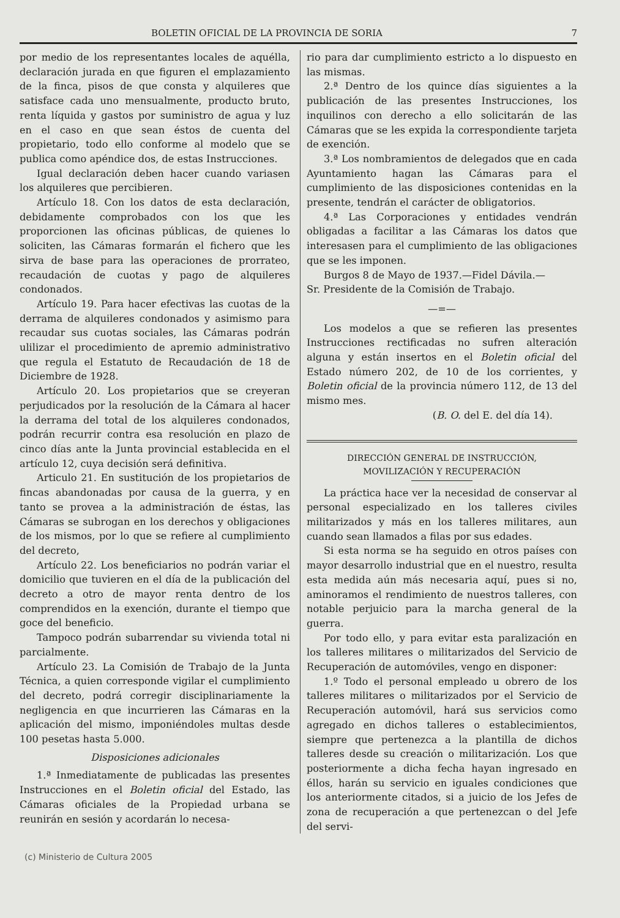BOLETIN OFICIAL DE LA PROVINCIA DE SORIA 7
por medio de los representantes locales de aquélla, declaración jurada en que figuren el emplazamiento de la finca, pisos de que consta y alquileres que satisface cada uno mensualmente, producto bruto, renta líquida y gastos por suministro de agua y luz en el caso en que sean éstos de cuenta del propietario, todo ello conforme al modelo que se publica como apéndice dos, de estas Instrucciones.
Igual declaración deben hacer cuando variasen los alquileres que percibieren.
Artículo 18. Con los datos de esta declaración, debidamente comprobados con los que les proporcionen las oficinas públicas, de quienes lo soliciten, las Cámaras formarán el fichero que les sirva de base para las operaciones de prorrateo, recaudación de cuotas y pago de alquileres condonados.
Artículo 19. Para hacer efectivas las cuotas de la derrama de alquileres condonados y asimismo para recaudar sus cuotas sociales, las Cámaras podrán ulilizar el procedimiento de apremio administrativo que regula el Estatuto de Recaudación de 18 de Diciembre de 1928.
Artículo 20. Los propietarios que se creyeran perjudicados por la resolución de la Cámara al hacer la derrama del total de los alquileres condonados, podrán recurrir contra esa resolución en plazo de cinco días ante la Junta provincial establecida en el artículo 12, cuya decisión será definitiva.
Articulo 21. En sustitución de los propietarios de fincas abandonadas por causa de la guerra, y en tanto se provea a la administración de éstas, las Cámaras se subrogan en los derechos y obligaciones de los mismos, por lo que se refiere al cumplimiento del decreto,
Artículo 22. Los beneficiarios no podrán variar el domicilio que tuvieren en el día de la publicación del decreto a otro de mayor renta dentro de los comprendidos en la exención, durante el tiempo que goce del beneficio.
Tampoco podrán subarrendar su vivienda total ni parcialmente.
Artículo 23. La Comisión de Trabajo de la Junta Técnica, a quien corresponde vigilar el cumplimiento del decreto, podrá corregir disciplinariamente la negligencia en que incurrieren las Cámaras en la aplicación del mismo, imponiéndoles multas desde 100 pesetas hasta 5.000.
Disposiciones adicionales
1.ª Inmediatamente de publicadas las presentes Instrucciones en el Boletin oficial del Estado, las Cámaras oficiales de la Propiedad urbana se reunirán en sesión y acordarán lo necesa-
rio para dar cumplimiento estricto a lo dispuesto en las mismas.
2.ª Dentro de los quince días siguientes a la publicación de las presentes Instrucciones, los inquilinos con derecho a ello solicitarán de las Cámaras que se les expida la correspondiente tarjeta de exención.
3.ª Los nombramientos de delegados que en cada Ayuntamiento hagan las Cámaras para el cumplimiento de las disposiciones contenidas en la presente, tendrán el carácter de obligatorios.
4.ª Las Corporaciones y entidades vendrán obligadas a facilitar a las Cámaras los datos que interesasen para el cumplimiento de las obligaciones que se les imponen.
Burgos 8 de Mayo de 1937.—Fidel Dávila.—
Sr. Presidente de la Comisión de Trabajo.
—=—
Los modelos a que se refieren las presentes Instrucciones rectificadas no sufren alteración alguna y están insertos en el Boletin oficial del Estado número 202, de 10 de los corrientes, y Boletin oficial de la provincia número 112, de 13 del mismo mes.
(B. O. del E. del día 14).
DIRECCIÓN GENERAL DE INSTRUCCIÓN,
MOVILIZACIÓN Y RECUPERACIÓN
La práctica hace ver la necesidad de conservar al personal especializado en los talleres civiles militarizados y más en los talleres militares, aun cuando sean llamados a filas por sus edades.
Si esta norma se ha seguido en otros países con mayor desarrollo industrial que en el nuestro, resulta esta medida aún más necesaria aquí, pues si no, aminoramos el rendimiento de nuestros talleres, con notable perjuicio para la marcha general de la guerra.
Por todo ello, y para evitar esta paralización en los talleres militares o militarizados del Servicio de Recuperación de automóviles, vengo en disponer:
1.º Todo el personal empleado u obrero de los talleres militares o militarizados por el Servicio de Recuperación automóvil, hará sus servicios como agregado en dichos talleres o establecimientos, siempre que pertenezca a la plantilla de dichos talleres desde su creación o militarización. Los que posteriormente a dicha fecha hayan ingresado en éllos, harán su servicio en iguales condiciones que los anteriormente citados, si a juicio de los Jefes de zona de recuperación a que pertenezcan o del Jefe del servi-
(c) Ministerio de Cultura 2005